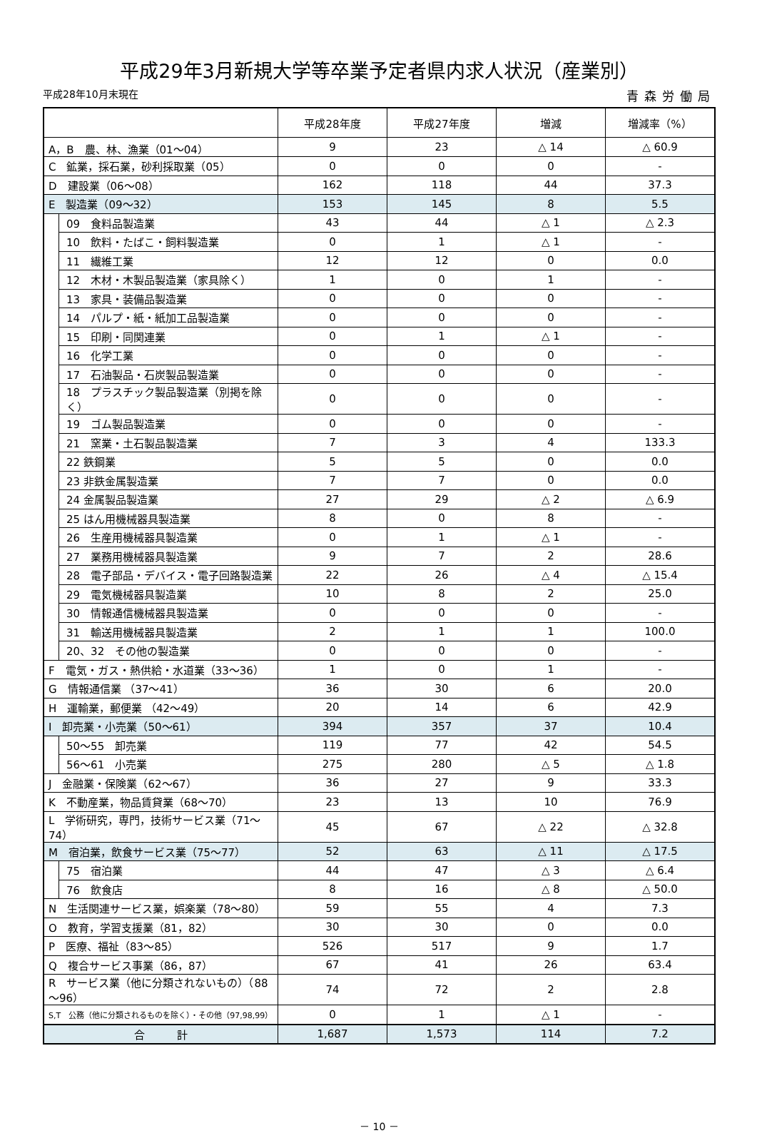平成29年3月新規大学等卒業予定者県内求人状況（産業別）
平成28年10月末現在 青森労働局
| | | 平成28年度 | 平成27年度 | 増減 | 増減率（%） |
| --- | --- | --- | --- | --- | --- |
| A，B 農、林、漁業（01～04） | | 9 | 23 | △ 14 | △ 60.9 |
| C 鉱業，採石業，砂利採取業（05） | | 0 | 0 | 0 | - |
| D 建設業（06～08） | | 162 | 118 | 44 | 37.3 |
| E 製造業（09～32） | | 153 | 145 | 8 | 5.5 |
| | 09 食料品製造業 | 43 | 44 | △ 1 | △ 2.3 |
| | 10 飲料・たばこ・飼料製造業 | 0 | 1 | △ 1 | - |
| | 11 繊維工業 | 12 | 12 | 0 | 0.0 |
| | 12 木材・木製品製造業（家具除く） | 1 | 0 | 1 | - |
| | 13 家具・装備品製造業 | 0 | 0 | 0 | - |
| | 14 パルプ・紙・紙加工品製造業 | 0 | 0 | 0 | - |
| | 15 印刷・同関連業 | 0 | 1 | △ 1 | - |
| | 16 化学工業 | 0 | 0 | 0 | - |
| | 17 石油製品・石炭製品製造業 | 0 | 0 | 0 | - |
| | 18 プラスチック製品製造業（別掲を除く） | 0 | 0 | 0 | - |
| | 19 ゴム製品製造業 | 0 | 0 | 0 | - |
| | 21 窯業・土石製品製造業 | 7 | 3 | 4 | 133.3 |
| | 22 鉄鋼業 | 5 | 5 | 0 | 0.0 |
| | 23 非鉄金属製造業 | 7 | 7 | 0 | 0.0 |
| | 24 金属製品製造業 | 27 | 29 | △ 2 | △ 6.9 |
| | 25 はん用機械器具製造業 | 8 | 0 | 8 | - |
| | 26 生産用機械器具製造業 | 0 | 1 | △ 1 | - |
| | 27 業務用機械器具製造業 | 9 | 7 | 2 | 28.6 |
| | 28 電子部品・デバイス・電子回路製造業 | 22 | 26 | △ 4 | △ 15.4 |
| | 29 電気機械器具製造業 | 10 | 8 | 2 | 25.0 |
| | 30 情報通信機械器具製造業 | 0 | 0 | 0 | - |
| | 31 輸送用機械器具製造業 | 2 | 1 | 1 | 100.0 |
| | 20、32 その他の製造業 | 0 | 0 | 0 | - |
| F 電気・ガス・熱供給・水道業（33～36） | | 1 | 0 | 1 | - |
| G 情報通信業 （37～41） | | 36 | 30 | 6 | 20.0 |
| H 運輸業，郵便業 （42～49） | | 20 | 14 | 6 | 42.9 |
| I 卸売業・小売業（50～61） | | 394 | 357 | 37 | 10.4 |
| | 50～55 卸売業 | 119 | 77 | 42 | 54.5 |
| | 56～61 小売業 | 275 | 280 | △ 5 | △ 1.8 |
| J 金融業・保険業（62～67） | | 36 | 27 | 9 | 33.3 |
| K 不動産業，物品賃貸業（68～70） | | 23 | 13 | 10 | 76.9 |
| L 学術研究，専門，技術サービス業（71～74） | | 45 | 67 | △ 22 | △ 32.8 |
| M 宿泊業，飲食サービス業（75～77） | | 52 | 63 | △ 11 | △ 17.5 |
| | 75 宿泊業 | 44 | 47 | △ 3 | △ 6.4 |
| | 76 飲食店 | 8 | 16 | △ 8 | △ 50.0 |
| N 生活関連サービス業，娯楽業（78～80） | | 59 | 55 | 4 | 7.3 |
| O 教育，学習支援業（81，82） | | 30 | 30 | 0 | 0.0 |
| P 医療、福祉（83～85） | | 526 | 517 | 9 | 1.7 |
| Q 複合サービス事業（86，87） | | 67 | 41 | 26 | 63.4 |
| R サービス業（他に分類されないもの）（88～96） | | 74 | 72 | 2 | 2.8 |
| S,T 公務（他に分類されるものを除く）・その他（97,98,99） | | 0 | 1 | △ 1 | - |
| 合 計 | | 1,687 | 1,573 | 114 | 7.2 |
－ 10 －